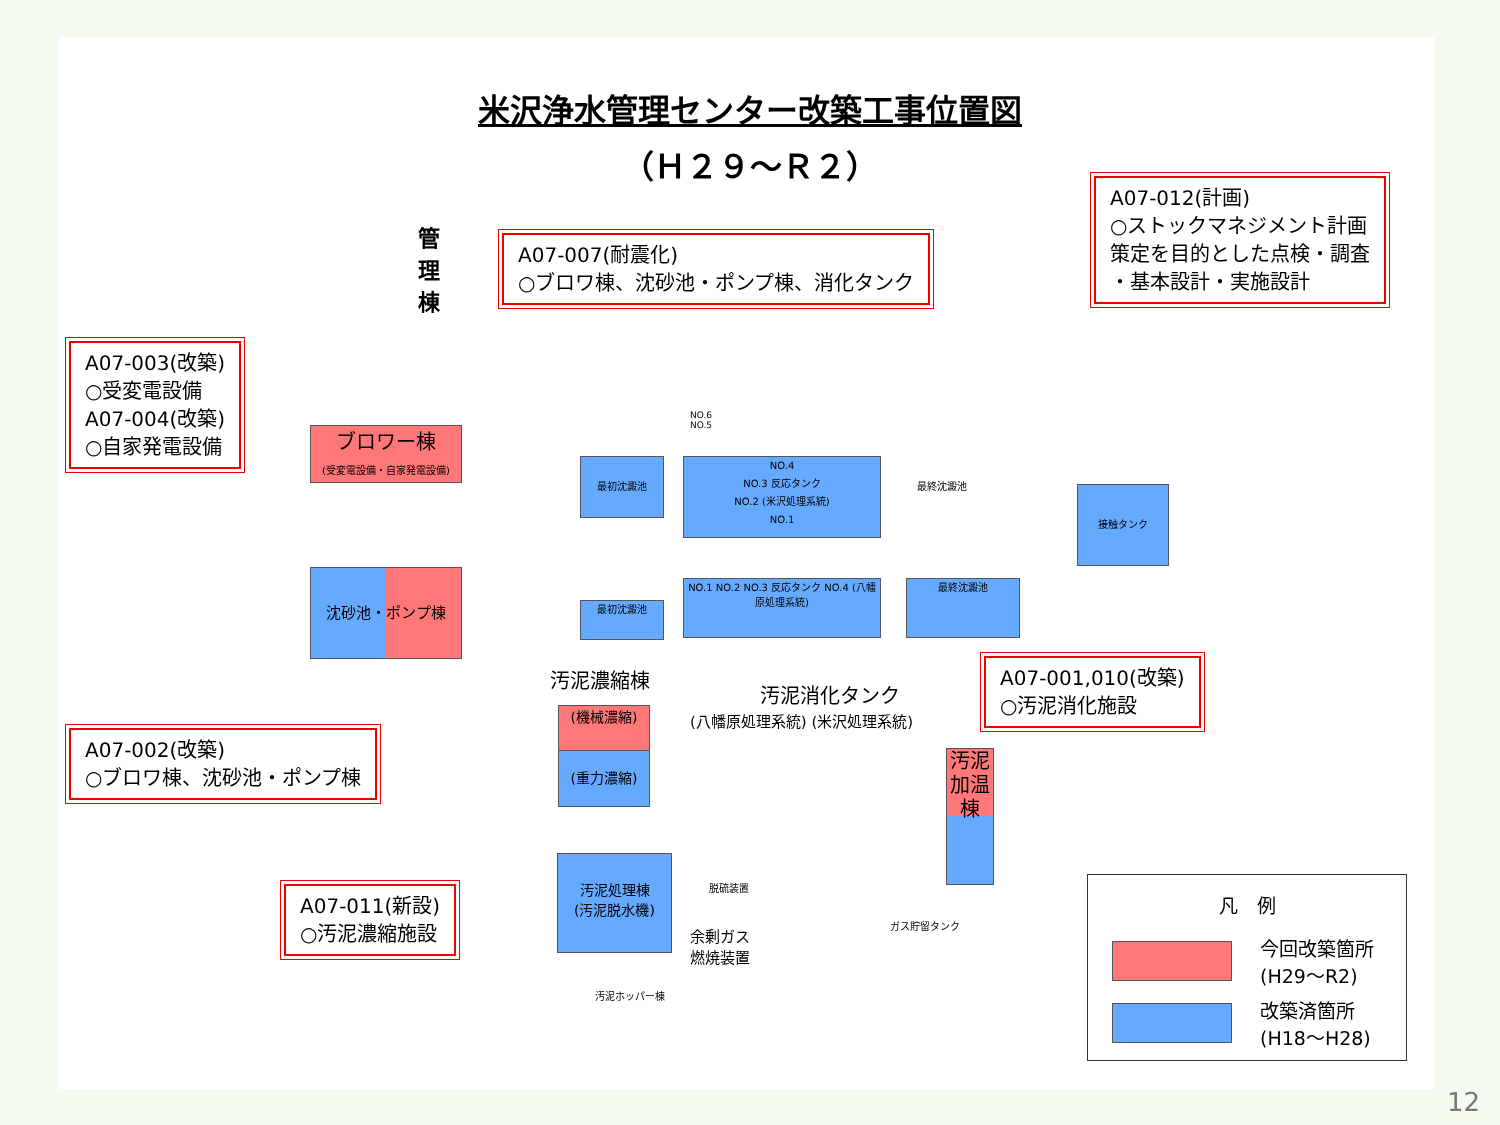米沢浄水管理センター改築工事位置図
（Ｈ２９～Ｒ２）
管理棟
A07-007(耐震化)
○ブロワ棟、沈砂池・ポンプ棟、消化タンク
A07-012(計画)
○ストックマネジメント計画
策定を目的とした点検・調査
・基本設計・実施設計
A07-003(改築)
○受変電設備
A07-004(改築)
○自家発電設備
ブロワー棟
(受変電設備・自家発電設備)
沈砂池・ポンプ棟
最初沈澱池
NO.4
NO.3 反応タンク
NO.2 (米沢処理系統)
NO.1
最終沈澱池
NO.6
NO.5
接触タンク
最初沈澱池
NO.1 NO.2 NO.3 反応タンク NO.4 (八幡原処理系統)
最終沈澱池
汚泥濃縮棟
汚泥消化タンク
(八幡原処理系統) (米沢処理系統)
(機械濃縮)
(重力濃縮)
A07-001,010(改築)
○汚泥消化施設
汚泥加温棟
A07-002(改築)
○ブロワ棟、沈砂池・ポンプ棟
汚泥処理棟
(汚泥脱水機)
余剰ガス
燃焼装置
脱硫装置
ガス貯留タンク
汚泥ホッパー棟
A07-011(新設)
○汚泥濃縮施設
凡　例
今回改築箇所
(H29～R2)
改築済箇所
(H18～H28)
12